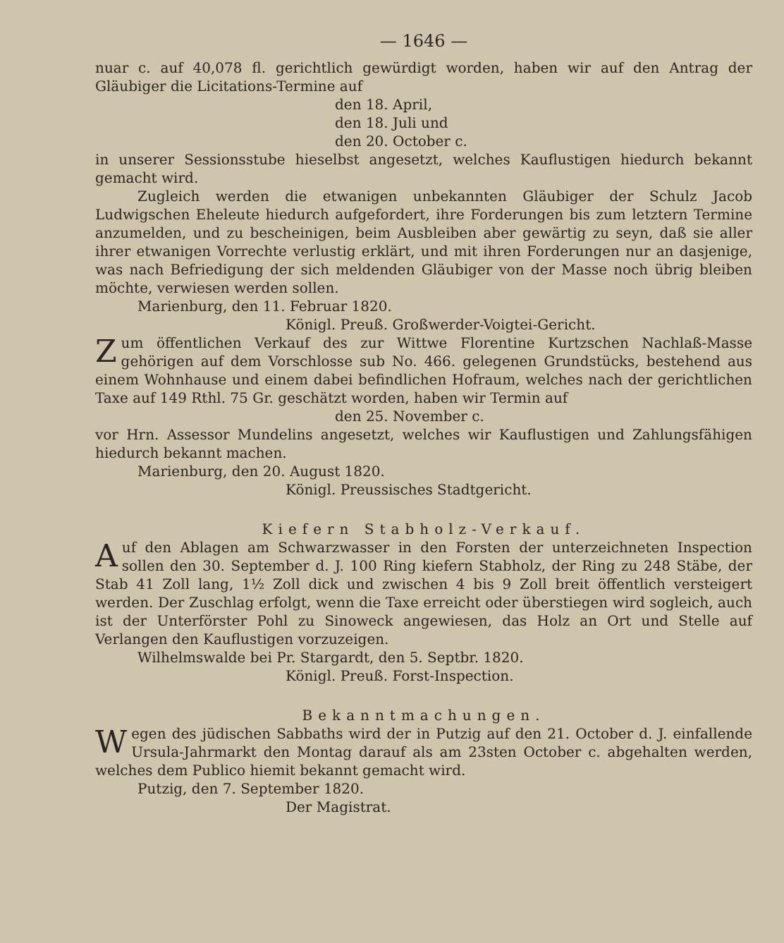— 1646 —
nuar c. auf 40,078 fl. gerichtlich gewürdigt worden, haben wir auf den Antrag der Gläubiger die Licitations-Termine auf
den 18. April,
den 18. Juli und
den 20. October c.
in unserer Sessionsstube hieselbst angesetzt, welches Kauflustigen hiedurch bekannt gemacht wird.
Zugleich werden die etwanigen unbekannten Gläubiger der Schulz Jacob Ludwigschen Eheleute hiedurch aufgefordert, ihre Forderungen bis zum letztern Termine anzumelden, und zu bescheinigen, beim Ausbleiben aber gewärtig zu seyn, daß sie aller ihrer etwanigen Vorrechte verlustig erklärt, und mit ihren Forderungen nur an dasjenige, was nach Befriedigung der sich meldenden Gläubiger von der Masse noch übrig bleiben möchte, verwiesen werden sollen.
Marienburg, den 11. Februar 1820.
Königl. Preuß. Großwerder-Voigtei-Gericht.
Zum öffentlichen Verkauf des zur Wittwe Florentine Kurtzschen Nachlaß-Masse gehörigen auf dem Vorschlosse sub No. 466. gelegenen Grundstücks, bestehend aus einem Wohnhause und einem dabei befindlichen Hofraum, welches nach der gerichtlichen Taxe auf 149 Rthl. 75 Gr. geschätzt worden, haben wir Termin auf
den 25. November c.
vor Hrn. Assessor Mundelins angesetzt, welches wir Kauflustigen und Zahlungsfähigen hiedurch bekannt machen.
Marienburg, den 20. August 1820.
Königl. Preussisches Stadtgericht.
Kiefern Stabholz-Verkauf.
Auf den Ablagen am Schwarzwasser in den Forsten der unterzeichneten Inspection sollen den 30. September d. J. 100 Ring kiefern Stabholz, der Ring zu 248 Stäbe, der Stab 41 Zoll lang, 1½ Zoll dick und zwischen 4 bis 9 Zoll breit öffentlich versteigert werden. Der Zuschlag erfolgt, wenn die Taxe erreicht oder überstiegen wird sogleich, auch ist der Unterförster Pohl zu Sinoweck angewiesen, das Holz an Ort und Stelle auf Verlangen den Kauflustigen vorzuzeigen.
Wilhelmswalde bei Pr. Stargardt, den 5. Septbr. 1820.
Königl. Preuß. Forst-Inspection.
Bekanntmachungen.
Wegen des jüdischen Sabbaths wird der in Putzig auf den 21. October d. J. einfallende Ursula-Jahrmarkt den Montag darauf als am 23sten October c. abgehalten werden, welches dem Publico hiemit bekannt gemacht wird.
Putzig, den 7. September 1820.
Der Magistrat.